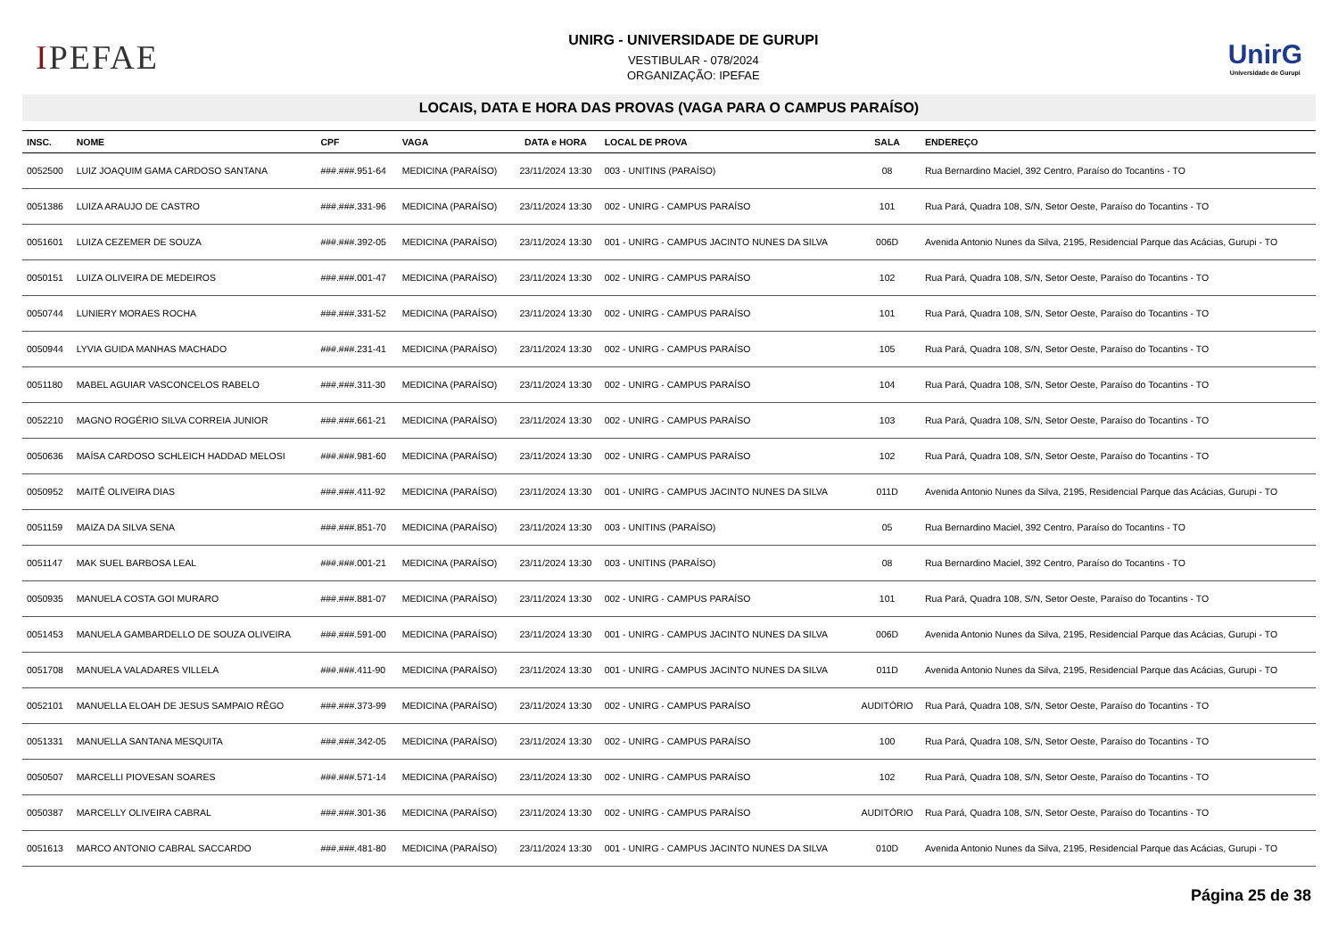IPEFAE
UNIRG - UNIVERSIDADE DE GURUPI
VESTIBULAR - 078/2024
ORGANIZAÇÃO: IPEFAE
UnirG
Universidade de Gurupi
LOCAIS, DATA E HORA DAS PROVAS (VAGA PARA O CAMPUS PARAÍSO)
| INSC. | NOME | CPF | VAGA | DATA e HORA | LOCAL DE PROVA | SALA | ENDEREÇO |
| --- | --- | --- | --- | --- | --- | --- | --- |
| 0052500 | LUIZ JOAQUIM GAMA CARDOSO SANTANA | ###.###.951-64 | MEDICINA (PARAÍSO) | 23/11/2024 13:30 | 003 - UNITINS (PARAÍSO) | 08 | Rua Bernardino Maciel, 392 Centro, Paraíso do Tocantins - TO |
| 0051386 | LUIZA ARAUJO DE CASTRO | ###.###.331-96 | MEDICINA (PARAÍSO) | 23/11/2024 13:30 | 002 - UNIRG - CAMPUS PARAÍSO | 101 | Rua Pará, Quadra 108, S/N, Setor Oeste, Paraíso do Tocantins - TO |
| 0051601 | LUIZA CEZEMER DE SOUZA | ###.###.392-05 | MEDICINA (PARAÍSO) | 23/11/2024 13:30 | 001 - UNIRG - CAMPUS JACINTO NUNES DA SILVA | 006D | Avenida Antonio Nunes da Silva, 2195, Residencial Parque das Acácias, Gurupi - TO |
| 0050151 | LUIZA OLIVEIRA DE MEDEIROS | ###.###.001-47 | MEDICINA (PARAÍSO) | 23/11/2024 13:30 | 002 - UNIRG - CAMPUS PARAÍSO | 102 | Rua Pará, Quadra 108, S/N, Setor Oeste, Paraíso do Tocantins - TO |
| 0050744 | LUNIERY MORAES ROCHA | ###.###.331-52 | MEDICINA (PARAÍSO) | 23/11/2024 13:30 | 002 - UNIRG - CAMPUS PARAÍSO | 101 | Rua Pará, Quadra 108, S/N, Setor Oeste, Paraíso do Tocantins - TO |
| 0050944 | LYVIA GUIDA MANHAS MACHADO | ###.###.231-41 | MEDICINA (PARAÍSO) | 23/11/2024 13:30 | 002 - UNIRG - CAMPUS PARAÍSO | 105 | Rua Pará, Quadra 108, S/N, Setor Oeste, Paraíso do Tocantins - TO |
| 0051180 | MABEL AGUIAR VASCONCELOS RABELO | ###.###.311-30 | MEDICINA (PARAÍSO) | 23/11/2024 13:30 | 002 - UNIRG - CAMPUS PARAÍSO | 104 | Rua Pará, Quadra 108, S/N, Setor Oeste, Paraíso do Tocantins - TO |
| 0052210 | MAGNO ROGÉRIO SILVA CORREIA JUNIOR | ###.###.661-21 | MEDICINA (PARAÍSO) | 23/11/2024 13:30 | 002 - UNIRG - CAMPUS PARAÍSO | 103 | Rua Pará, Quadra 108, S/N, Setor Oeste, Paraíso do Tocantins - TO |
| 0050636 | MAÍSA CARDOSO SCHLEICH HADDAD MELOSI | ###.###.981-60 | MEDICINA (PARAÍSO) | 23/11/2024 13:30 | 002 - UNIRG - CAMPUS PARAÍSO | 102 | Rua Pará, Quadra 108, S/N, Setor Oeste, Paraíso do Tocantins - TO |
| 0050952 | MAITÊ OLIVEIRA DIAS | ###.###.411-92 | MEDICINA (PARAÍSO) | 23/11/2024 13:30 | 001 - UNIRG - CAMPUS JACINTO NUNES DA SILVA | 011D | Avenida Antonio Nunes da Silva, 2195, Residencial Parque das Acácias, Gurupi - TO |
| 0051159 | MAIZA DA SILVA SENA | ###.###.851-70 | MEDICINA (PARAÍSO) | 23/11/2024 13:30 | 003 - UNITINS (PARAÍSO) | 05 | Rua Bernardino Maciel, 392 Centro, Paraíso do Tocantins - TO |
| 0051147 | MAK SUEL BARBOSA LEAL | ###.###.001-21 | MEDICINA (PARAÍSO) | 23/11/2024 13:30 | 003 - UNITINS (PARAÍSO) | 08 | Rua Bernardino Maciel, 392 Centro, Paraíso do Tocantins - TO |
| 0050935 | MANUELA COSTA GOI MURARO | ###.###.881-07 | MEDICINA (PARAÍSO) | 23/11/2024 13:30 | 002 - UNIRG - CAMPUS PARAÍSO | 101 | Rua Pará, Quadra 108, S/N, Setor Oeste, Paraíso do Tocantins - TO |
| 0051453 | MANUELA GAMBARDELLO DE SOUZA OLIVEIRA | ###.###.591-00 | MEDICINA (PARAÍSO) | 23/11/2024 13:30 | 001 - UNIRG - CAMPUS JACINTO NUNES DA SILVA | 006D | Avenida Antonio Nunes da Silva, 2195, Residencial Parque das Acácias, Gurupi - TO |
| 0051708 | MANUELA VALADARES VILLELA | ###.###.411-90 | MEDICINA (PARAÍSO) | 23/11/2024 13:30 | 001 - UNIRG - CAMPUS JACINTO NUNES DA SILVA | 011D | Avenida Antonio Nunes da Silva, 2195, Residencial Parque das Acácias, Gurupi - TO |
| 0052101 | MANUELLA ELOAH DE JESUS SAMPAIO RÊGO | ###.###.373-99 | MEDICINA (PARAÍSO) | 23/11/2024 13:30 | 002 - UNIRG - CAMPUS PARAÍSO | AUDITÓRIO | Rua Pará, Quadra 108, S/N, Setor Oeste, Paraíso do Tocantins - TO |
| 0051331 | MANUELLA SANTANA MESQUITA | ###.###.342-05 | MEDICINA (PARAÍSO) | 23/11/2024 13:30 | 002 - UNIRG - CAMPUS PARAÍSO | 100 | Rua Pará, Quadra 108, S/N, Setor Oeste, Paraíso do Tocantins - TO |
| 0050507 | MARCELLI PIOVESAN SOARES | ###.###.571-14 | MEDICINA (PARAÍSO) | 23/11/2024 13:30 | 002 - UNIRG - CAMPUS PARAÍSO | 102 | Rua Pará, Quadra 108, S/N, Setor Oeste, Paraíso do Tocantins - TO |
| 0050387 | MARCELLY OLIVEIRA CABRAL | ###.###.301-36 | MEDICINA (PARAÍSO) | 23/11/2024 13:30 | 002 - UNIRG - CAMPUS PARAÍSO | AUDITÓRIO | Rua Pará, Quadra 108, S/N, Setor Oeste, Paraíso do Tocantins - TO |
| 0051613 | MARCO ANTONIO CABRAL SACCARDO | ###.###.481-80 | MEDICINA (PARAÍSO) | 23/11/2024 13:30 | 001 - UNIRG - CAMPUS JACINTO NUNES DA SILVA | 010D | Avenida Antonio Nunes da Silva, 2195, Residencial Parque das Acácias, Gurupi - TO |
Página 25 de 38